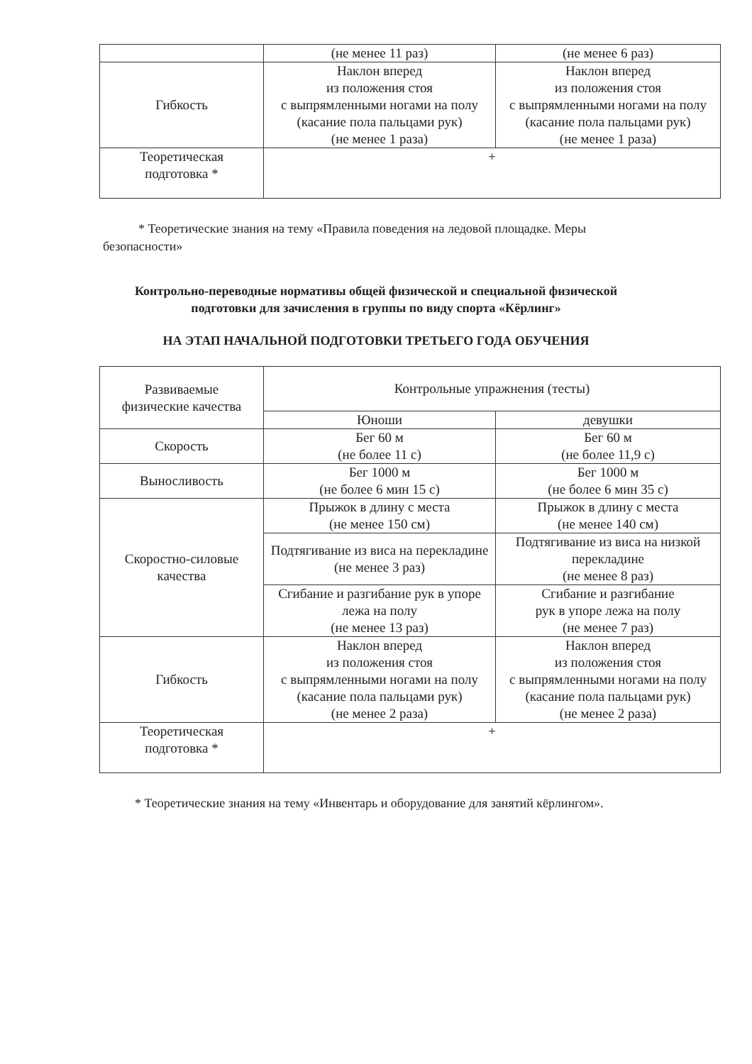| | (не менее 11 раз) | (не менее 6 раз) |
| Гибкость | Наклон вперед из положения стоя с выпрямленными ногами на полу (касание пола пальцами рук) (не менее 1 раза) | Наклон вперед из положения стоя с выпрямленными ногами на полу (касание пола пальцами рук) (не менее 1 раза) |
| Теоретическая подготовка * | + | |
* Теоретические знания на тему «Правила поведения на ледовой площадке. Меры безопасности»
Контрольно-переводные нормативы общей физической и специальной физической
подготовки для зачисления в группы по виду спорта «Кёрлинг»
НА ЭТАП НАЧАЛЬНОЙ ПОДГОТОВКИ ТРЕТЬЕГО ГОДА ОБУЧЕНИЯ
| Развиваемые физические качества | Контрольные упражнения (тесты) | |
| --- | --- | --- |
| | Юноши | девушки |
| Скорость | Бег 60 м (не более 11 с) | Бег 60 м (не более 11,9 с) |
| Выносливость | Бег 1000 м (не более 6 мин 15 с) | Бег 1000 м (не более 6 мин 35 с) |
| Скоростно-силовые качества | Прыжок в длину с места (не менее 150 см) | Прыжок в длину с места (не менее 140 см) |
| | Подтягивание из виса на перекладине (не менее 3 раз) | Подтягивание из виса на низкой перекладине (не менее 8 раз) |
| | Сгибание и разгибание рук в упоре лежа на полу (не менее 13 раз) | Сгибание и разгибание рук в упоре лежа на полу (не менее 7 раз) |
| Гибкость | Наклон вперед из положения стоя с выпрямленными ногами на полу (касание пола пальцами рук) (не менее 2 раза) | Наклон вперед из положения стоя с выпрямленными ногами на полу (касание пола пальцами рук) (не менее 2 раза) |
| Теоретическая подготовка * | + | |
* Теоретические знания на тему «Инвентарь и оборудование для занятий кёрлингом».